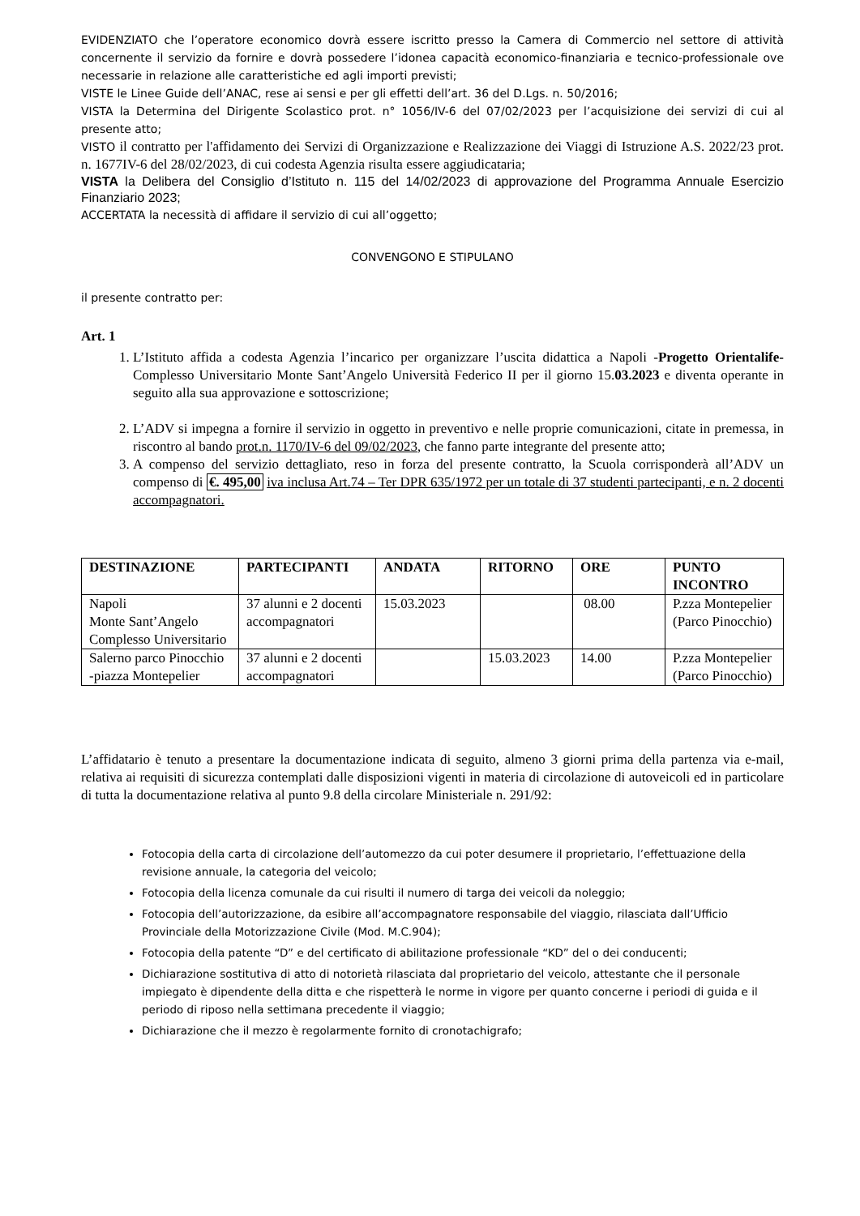EVIDENZIATO che l’operatore economico dovrà essere iscritto presso la Camera di Commercio nel settore di attività concernente il servizio da fornire e dovrà possedere l’idonea capacità economico-finanziaria e tecnico-professionale ove necessarie in relazione alle caratteristiche ed agli importi previsti;
VISTE le Linee Guide dell’ANAC, rese ai sensi e per gli effetti dell’art. 36 del D.Lgs. n. 50/2016;
VISTA la Determina del Dirigente Scolastico prot. n° 1056/IV-6 del 07/02/2023 per l’acquisizione dei servizi di cui al presente atto;
VISTO il contratto per l'affidamento dei Servizi di Organizzazione e Realizzazione dei Viaggi di Istruzione A.S. 2022/23 prot. n. 1677IV-6 del 28/02/2023, di cui codesta Agenzia risulta essere aggiudicataria;
VISTA la Delibera del Consiglio d’Istituto n. 115 del 14/02/2023 di approvazione del Programma Annuale Esercizio Finanziario 2023;
ACCERTATA la necessità di affidare il servizio di cui all’oggetto;
CONVENGONO E STIPULANO
il presente contratto per:
Art. 1
1. L’Istituto affida a codesta Agenzia l’incarico per organizzare l’uscita didattica a Napoli -Progetto Orientalife- Complesso Universitario Monte Sant’Angelo Università Federico II per il giorno 15.03.2023 e diventa operante in seguito alla sua approvazione e sottoscrizione;
2. L’ADV si impegna a fornire il servizio in oggetto in preventivo e nelle proprie comunicazioni, citate in premessa, in riscontro al bando prot.n. 1170/IV-6 del 09/02/2023, che fanno parte integrante del presente atto;
3. A compenso del servizio dettagliato, reso in forza del presente contratto, la Scuola corrisponderà all’ADV un compenso di €. 495,00 iva inclusa Art.74 – Ter DPR 635/1972 per un totale di 37 studenti partecipanti, e n. 2 docenti accompagnatori.
| DESTINAZIONE | PARTECIPANTI | ANDATA | RITORNO | ORE | PUNTO INCONTRO |
| --- | --- | --- | --- | --- | --- |
| Napoli Monte Sant’Angelo Complesso Universitario | 37 alunni e 2 docenti accompagnatori | 15.03.2023 | | 08.00 | P.zza Montepelier (Parco Pinocchio) |
| Salerno parco Pinocchio -piazza Montepelier | 37 alunni e 2 docenti accompagnatori | | 15.03.2023 | 14.00 | P.zza Montepelier (Parco Pinocchio) |
L’affidatario è tenuto a presentare la documentazione indicata di seguito, almeno 3 giorni prima della partenza via e-mail, relativa ai requisiti di sicurezza contemplati dalle disposizioni vigenti in materia di circolazione di autoveicoli ed in particolare di tutta la documentazione relativa al punto 9.8 della circolare Ministeriale n. 291/92:
Fotocopia della carta di circolazione dell’automezzo da cui poter desumere il proprietario, l’effettuazione della revisione annuale, la categoria del veicolo;
Fotocopia della licenza comunale da cui risulti il numero di targa dei veicoli da noleggio;
Fotocopia dell’autorizzazione, da esibire all’accompagnatore responsabile del viaggio, rilasciata dall’Ufficio Provinciale della Motorizzazione Civile (Mod. M.C.904);
Fotocopia della patente “D” e del certificato di abilitazione professionale “KD” del o dei conducenti;
Dichiarazione sostitutiva di atto di notorietà rilasciata dal proprietario del veicolo, attestante che il personale impiegato è dipendente della ditta e che rispetterà le norme in vigore per quanto concerne i periodi di guida e il periodo di riposo nella settimana precedente il viaggio;
Dichiarazione che il mezzo è regolarmente fornito di cronotachigrafo;